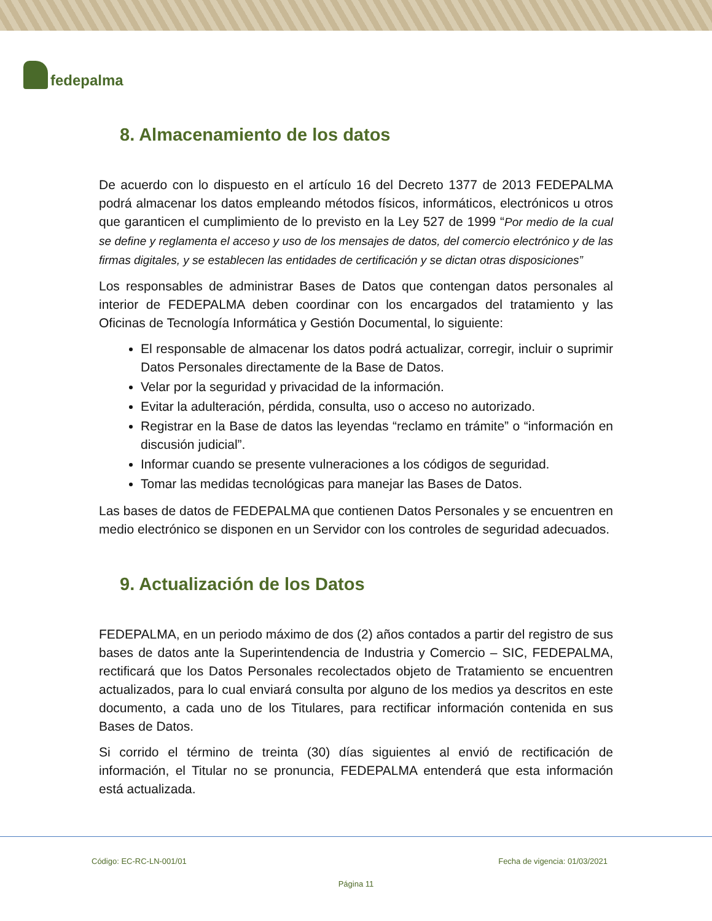fedepalma
8. Almacenamiento de los datos
De acuerdo con lo dispuesto en el artículo 16 del Decreto 1377 de 2013 FEDEPALMA podrá almacenar los datos empleando métodos físicos, informáticos, electrónicos u otros que garanticen el cumplimiento de lo previsto en la Ley 527 de 1999 “Por medio de la cual se define y reglamenta el acceso y uso de los mensajes de datos, del comercio electrónico y de las firmas digitales, y se establecen las entidades de certificación y se dictan otras disposiciones”
Los responsables de administrar Bases de Datos que contengan datos personales al interior de FEDEPALMA deben coordinar con los encargados del tratamiento y las Oficinas de Tecnología Informática y Gestión Documental, lo siguiente:
El responsable de almacenar los datos podrá actualizar, corregir, incluir o suprimir Datos Personales directamente de la Base de Datos.
Velar por la seguridad y privacidad de la información.
Evitar la adulteración, pérdida, consulta, uso o acceso no autorizado.
Registrar en la Base de datos las leyendas “reclamo en trámite” o “información en discusión judicial”.
Informar cuando se presente vulneraciones a los códigos de seguridad.
Tomar las medidas tecnológicas para manejar las Bases de Datos.
Las bases de datos de FEDEPALMA que contienen Datos Personales y se encuentren en medio electrónico se disponen en un Servidor con los controles de seguridad adecuados.
9. Actualización de los Datos
FEDEPALMA, en un periodo máximo de dos (2) años contados a partir del registro de sus bases de datos ante la Superintendencia de Industria y Comercio – SIC, FEDEPALMA, rectificará que los Datos Personales recolectados objeto de Tratamiento se encuentren actualizados, para lo cual enviará consulta por alguno de los medios ya descritos en este documento, a cada uno de los Titulares, para rectificar información contenida en sus Bases de Datos.
Si corrido el término de treinta (30) días siguientes al envió de rectificación de información, el Titular no se pronuncia, FEDEPALMA entenderá que esta información está actualizada.
Código: EC-RC-LN-001/01 Fecha de vigencia: 01/03/2021
Página 11